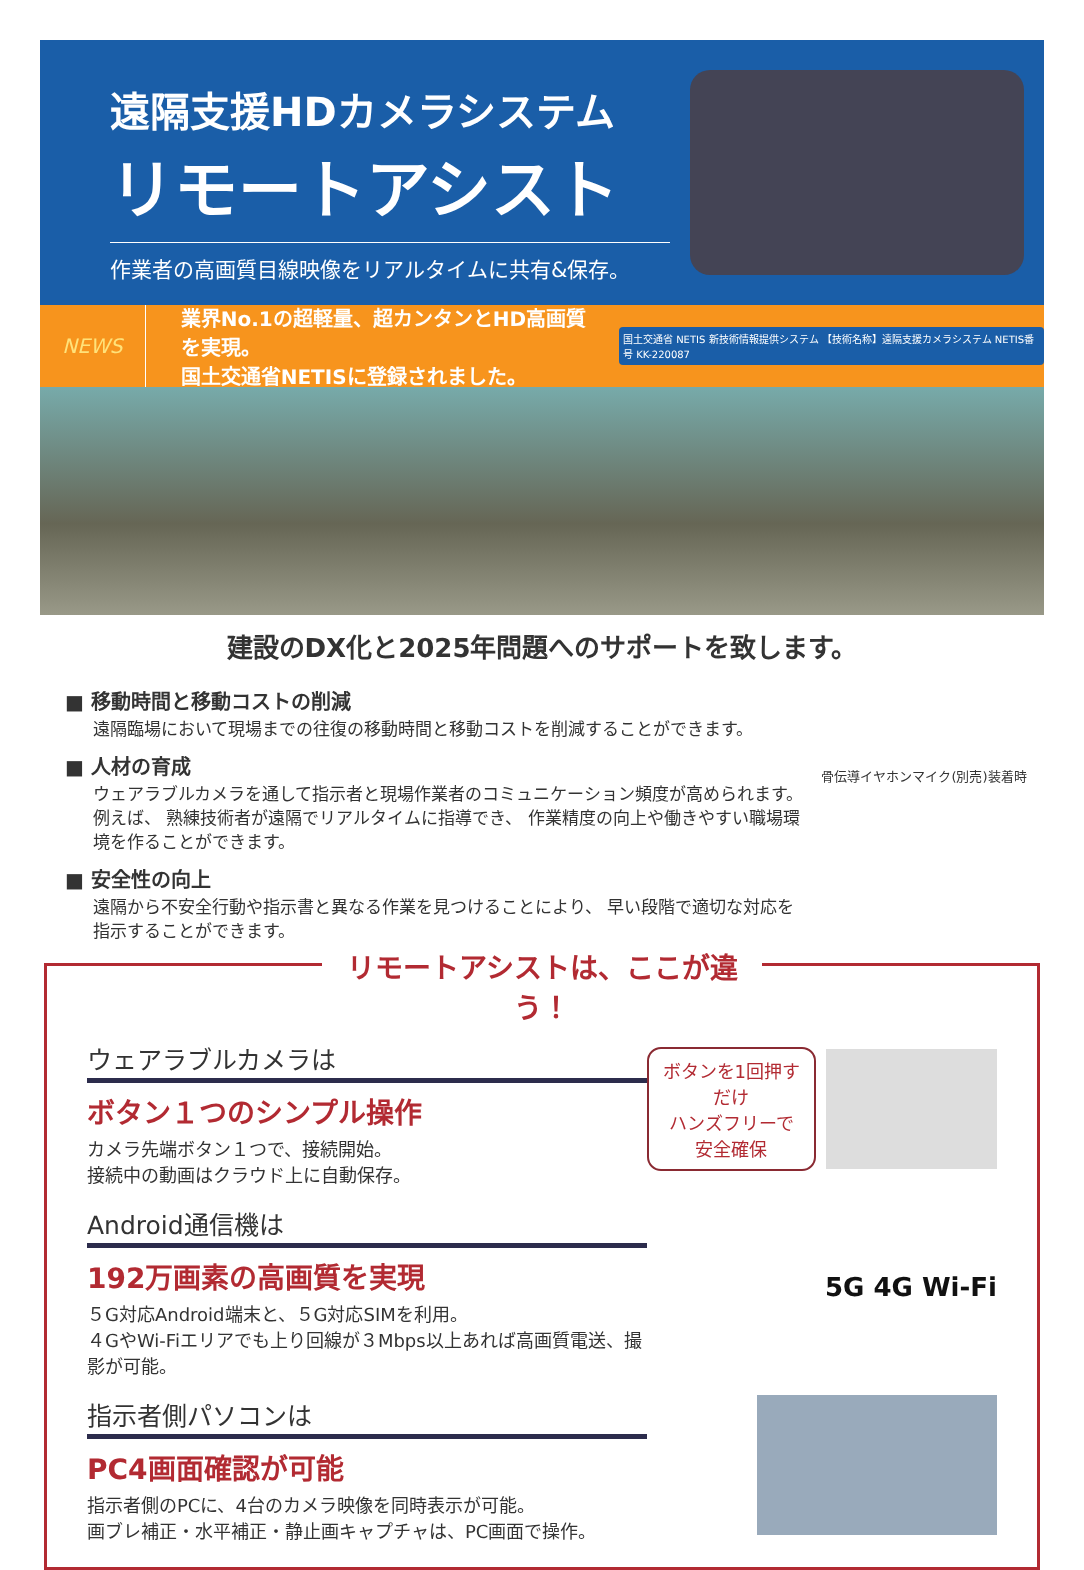遠隔支援HDカメラシステム
リモートアシスト
作業者の高画質目線映像をリアルタイムに共有&保存。
NEWS
業界No.1の超軽量、超カンタンとHD高画質を実現。
国土交通省NETISに登録されました。
国土交通省 NETIS 新技術情報提供システム 【技術名称】遠隔支援カメラシステム NETIS番号 KK-220087
建設のDX化と2025年問題へのサポートを致します。
■ 移動時間と移動コストの削減
遠隔臨場において現場までの往復の移動時間と移動コストを削減することができます。
■ 人材の育成
ウェアラブルカメラを通して指示者と現場作業者のコミュニケーション頻度が高められます。例えば、 熟練技術者が遠隔でリアルタイムに指導でき、 作業精度の向上や働きやすい職場環境を作ることができます。
■ 安全性の向上
遠隔から不安全行動や指示書と異なる作業を見つけることにより、 早い段階で適切な対応を指示することができます。
骨伝導イヤホンマイク(別売)装着時
リモートアシストは、ここが違う！
ウェアラブルカメラは
ボタン１つのシンプル操作
カメラ先端ボタン１つで、接続開始。
接続中の動画はクラウド上に自動保存。
ボタンを1回押すだけ
ハンズフリーで安全確保
Android通信機は
192万画素の高画質を実現
５G対応Android端末と、５G対応SIMを利用。
４GやWi-Fiエリアでも上り回線が３Mbps以上あれば高画質電送、撮影が可能。
5G 4G Wi-Fi
指示者側パソコンは
PC4画面確認が可能
指示者側のPCに、4台のカメラ映像を同時表示が可能。
画ブレ補正・水平補正・静止画キャプチャは、PC画面で操作。